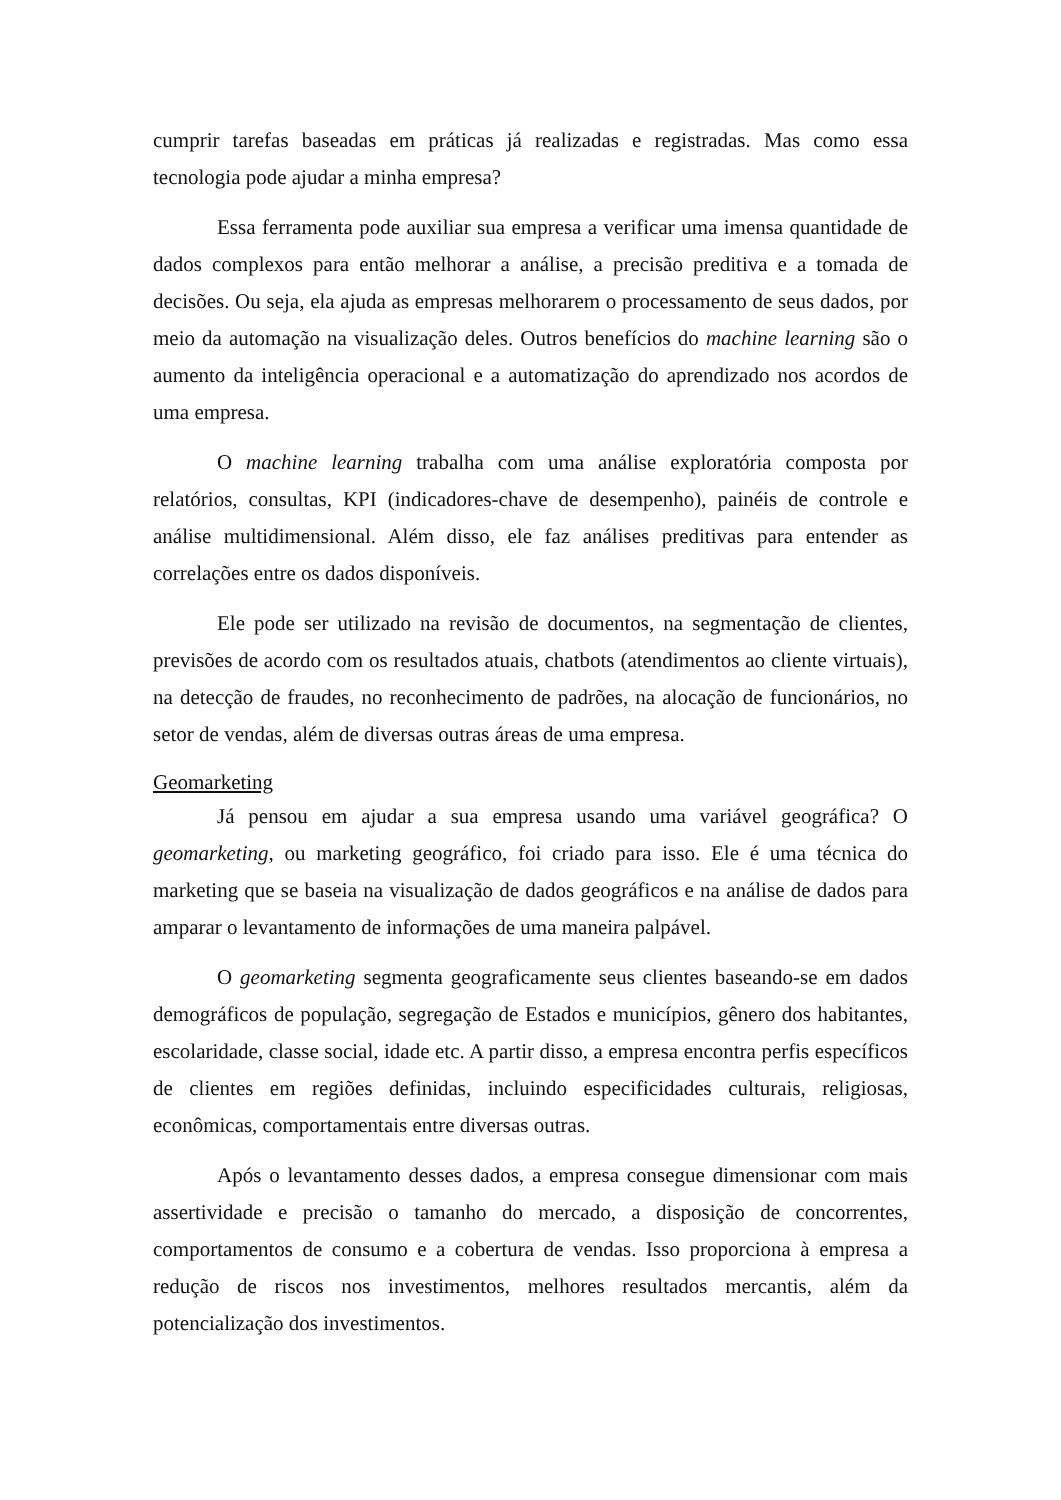cumprir tarefas baseadas em práticas já realizadas e registradas. Mas como essa tecnologia pode ajudar a minha empresa?
Essa ferramenta pode auxiliar sua empresa a verificar uma imensa quantidade de dados complexos para então melhorar a análise, a precisão preditiva e a tomada de decisões. Ou seja, ela ajuda as empresas melhorarem o processamento de seus dados, por meio da automação na visualização deles. Outros benefícios do machine learning são o aumento da inteligência operacional e a automatização do aprendizado nos acordos de uma empresa.
O machine learning trabalha com uma análise exploratória composta por relatórios, consultas, KPI (indicadores-chave de desempenho), painéis de controle e análise multidimensional. Além disso, ele faz análises preditivas para entender as correlações entre os dados disponíveis.
Ele pode ser utilizado na revisão de documentos, na segmentação de clientes, previsões de acordo com os resultados atuais, chatbots (atendimentos ao cliente virtuais), na detecção de fraudes, no reconhecimento de padrões, na alocação de funcionários, no setor de vendas, além de diversas outras áreas de uma empresa.
Geomarketing
Já pensou em ajudar a sua empresa usando uma variável geográfica? O geomarketing, ou marketing geográfico, foi criado para isso. Ele é uma técnica do marketing que se baseia na visualização de dados geográficos e na análise de dados para amparar o levantamento de informações de uma maneira palpável.
O geomarketing segmenta geograficamente seus clientes baseando-se em dados demográficos de população, segregação de Estados e municípios, gênero dos habitantes, escolaridade, classe social, idade etc. A partir disso, a empresa encontra perfis específicos de clientes em regiões definidas, incluindo especificidades culturais, religiosas, econômicas, comportamentais entre diversas outras.
Após o levantamento desses dados, a empresa consegue dimensionar com mais assertividade e precisão o tamanho do mercado, a disposição de concorrentes, comportamentos de consumo e a cobertura de vendas. Isso proporciona à empresa a redução de riscos nos investimentos, melhores resultados mercantis, além da potencialização dos investimentos.